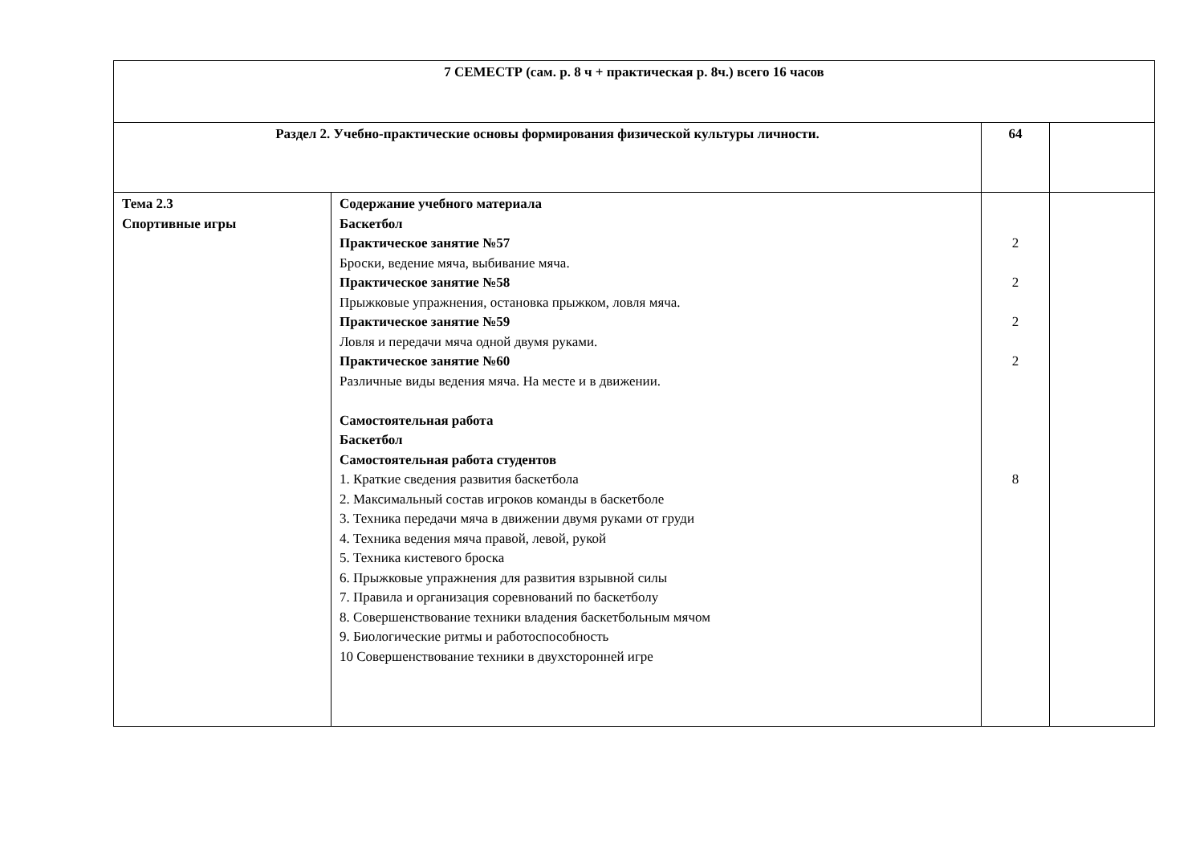| 7 СЕМЕСТР (сам. р. 8 ч + практическая р. 8ч.) всего 16 часов | | | |
| Раздел 2. Учебно-практические основы формирования физической культуры личности. | | 64 | |
| Тема 2.3 Спортивные игры | Содержание учебного материала Баскетбол Практическое занятие №57 Броски, ведение мяча, выбивание мяча. Практическое занятие №58 Прыжковые упражнения, остановка прыжком, ловля мяча. Практическое занятие №59 Ловля и передачи мяча одной двумя руками. Практическое занятие №60 Различные виды ведения мяча. На месте и в движении. Самостоятельная работа Баскетбол Самостоятельная работа студентов 1. Краткие сведения развития баскетбола 2. Максимальный состав игроков команды в баскетболе 3. Техника передачи мяча в движении двумя руками от груди 4. Техника ведения мяча правой, левой, рукой 5. Техника кистевого броска 6. Прыжковые упражнения для развития взрывной силы 7. Правила и организация соревнований по баскетболу 8. Совершенствование техники владения баскетбольным мячом 9. Биологические ритмы и работоспособность 10 Совершенствование техники в двухсторонней игре | 2 2 2 2 8 | |